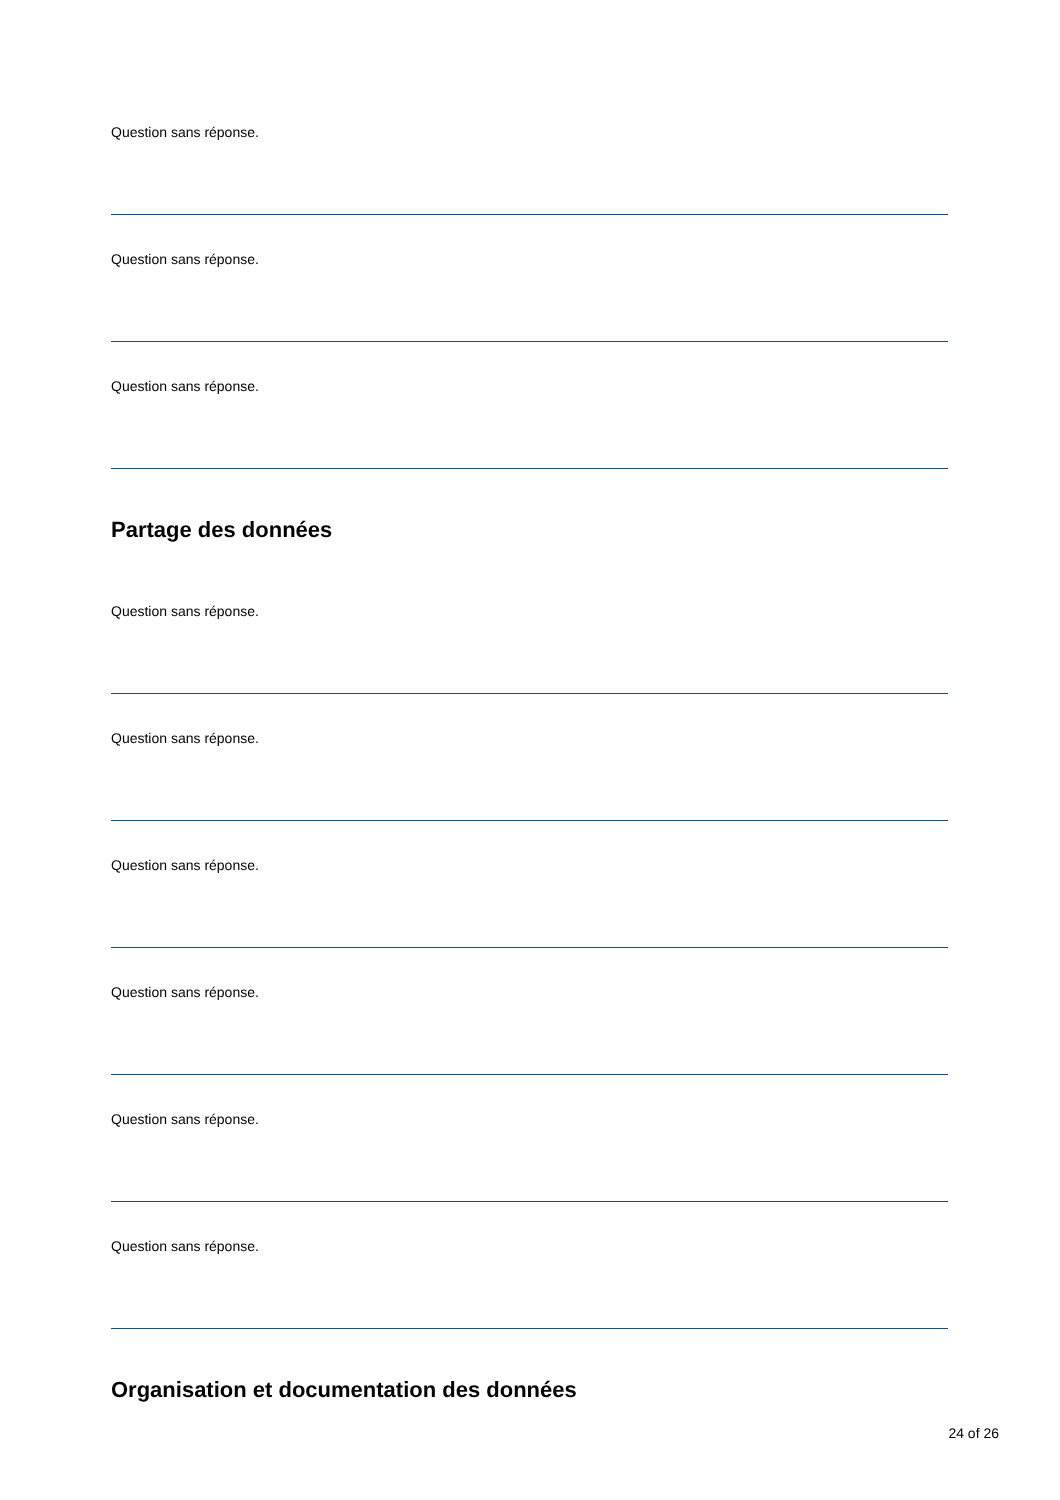Question sans réponse.
Question sans réponse.
Question sans réponse.
Partage des données
Question sans réponse.
Question sans réponse.
Question sans réponse.
Question sans réponse.
Question sans réponse.
Question sans réponse.
Organisation et documentation des données
24 of 26